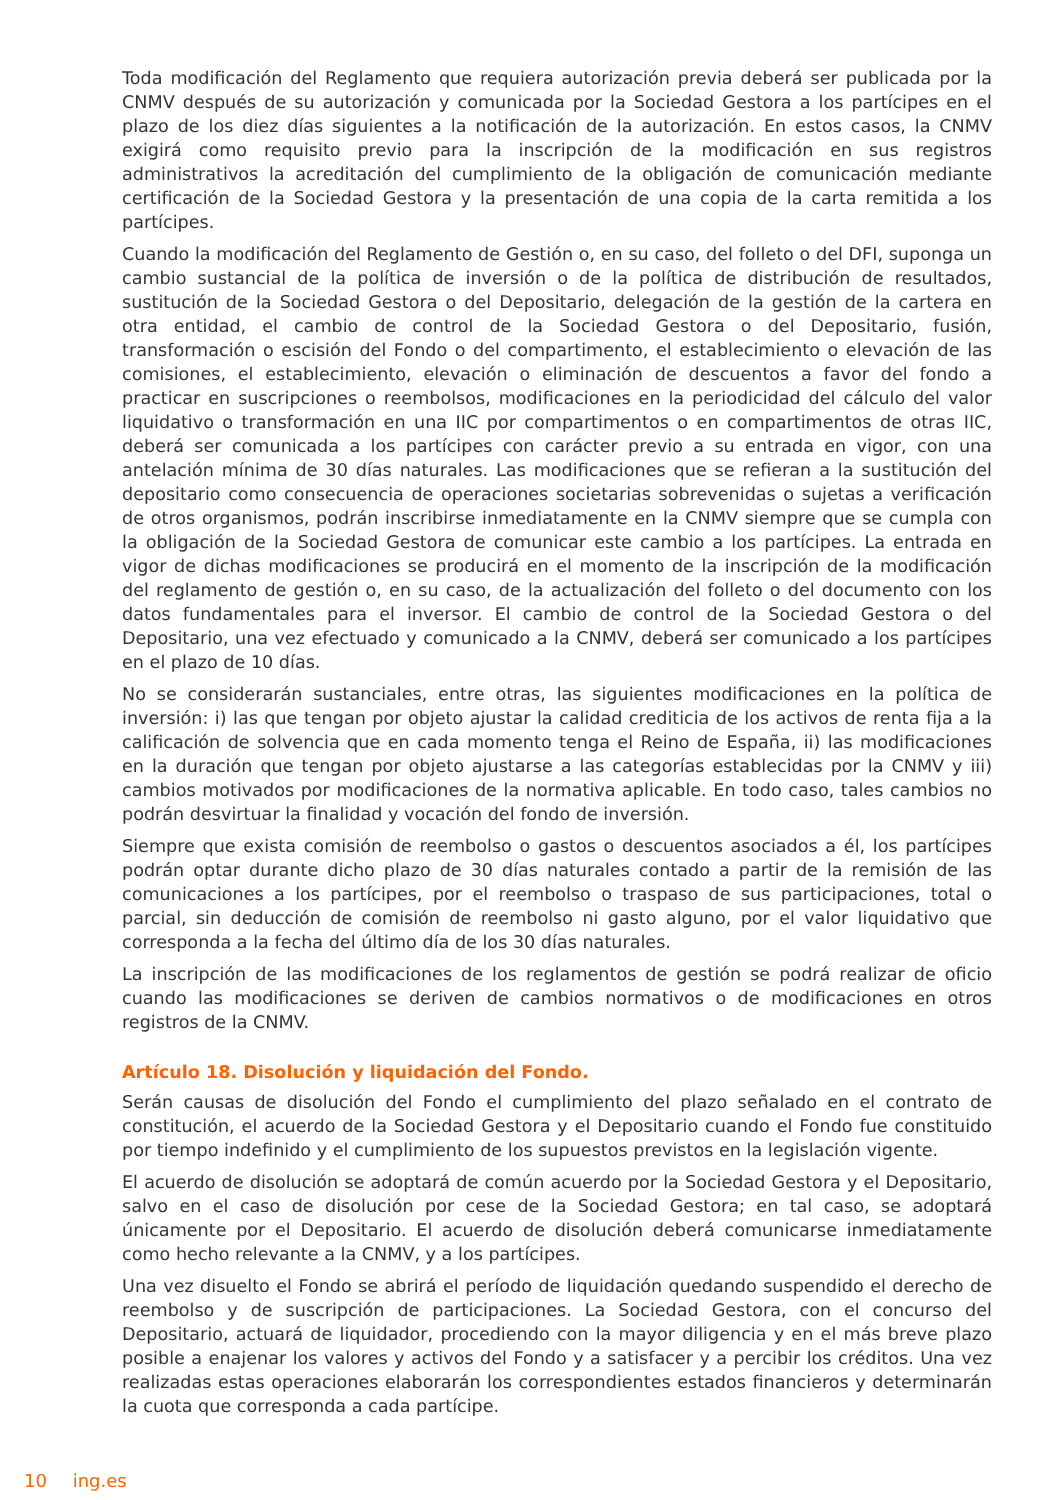Toda modificación del Reglamento que requiera autorización previa deberá ser publicada por la CNMV después de su autorización y comunicada por la Sociedad Gestora a los partícipes en el plazo de los diez días siguientes a la notificación de la autorización. En estos casos, la CNMV exigirá como requisito previo para la inscripción de la modificación en sus registros administrativos la acreditación del cumplimiento de la obligación de comunicación mediante certificación de la Sociedad Gestora y la presentación de una copia de la carta remitida a los partícipes.
Cuando la modificación del Reglamento de Gestión o, en su caso, del folleto o del DFI, suponga un cambio sustancial de la política de inversión o de la política de distribución de resultados, sustitución de la Sociedad Gestora o del Depositario, delegación de la gestión de la cartera en otra entidad, el cambio de control de la Sociedad Gestora o del Depositario, fusión, transformación o escisión del Fondo o del compartimento, el establecimiento o elevación de las comisiones, el establecimiento, elevación o eliminación de descuentos a favor del fondo a practicar en suscripciones o reembolsos, modificaciones en la periodicidad del cálculo del valor liquidativo o transformación en una IIC por compartimentos o en compartimentos de otras IIC, deberá ser comunicada a los partícipes con carácter previo a su entrada en vigor, con una antelación mínima de 30 días naturales. Las modificaciones que se refieran a la sustitución del depositario como consecuencia de operaciones societarias sobrevenidas o sujetas a verificación de otros organismos, podrán inscribirse inmediatamente en la CNMV siempre que se cumpla con la obligación de la Sociedad Gestora de comunicar este cambio a los partícipes. La entrada en vigor de dichas modificaciones se producirá en el momento de la inscripción de la modificación del reglamento de gestión o, en su caso, de la actualización del folleto o del documento con los datos fundamentales para el inversor. El cambio de control de la Sociedad Gestora o del Depositario, una vez efectuado y comunicado a la CNMV, deberá ser comunicado a los partícipes en el plazo de 10 días.
No se considerarán sustanciales, entre otras, las siguientes modificaciones en la política de inversión: i) las que tengan por objeto ajustar la calidad crediticia de los activos de renta fija a la calificación de solvencia que en cada momento tenga el Reino de España, ii) las modificaciones en la duración que tengan por objeto ajustarse a las categorías establecidas por la CNMV y iii) cambios motivados por modificaciones de la normativa aplicable. En todo caso, tales cambios no podrán desvirtuar la finalidad y vocación del fondo de inversión.
Siempre que exista comisión de reembolso o gastos o descuentos asociados a él, los partícipes podrán optar durante dicho plazo de 30 días naturales contado a partir de la remisión de las comunicaciones a los partícipes, por el reembolso o traspaso de sus participaciones, total o parcial, sin deducción de comisión de reembolso ni gasto alguno, por el valor liquidativo que corresponda a la fecha del último día de los 30 días naturales.
La inscripción de las modificaciones de los reglamentos de gestión se podrá realizar de oficio cuando las modificaciones se deriven de cambios normativos o de modificaciones en otros registros de la CNMV.
Artículo 18. Disolución y liquidación del Fondo.
Serán causas de disolución del Fondo el cumplimiento del plazo señalado en el contrato de constitución, el acuerdo de la Sociedad Gestora y el Depositario cuando el Fondo fue constituido por tiempo indefinido y el cumplimiento de los supuestos previstos en la legislación vigente.
El acuerdo de disolución se adoptará de común acuerdo por la Sociedad Gestora y el Depositario, salvo en el caso de disolución por cese de la Sociedad Gestora; en tal caso, se adoptará únicamente por el Depositario. El acuerdo de disolución deberá comunicarse inmediatamente como hecho relevante a la CNMV, y a los partícipes.
Una vez disuelto el Fondo se abrirá el período de liquidación quedando suspendido el derecho de reembolso y de suscripción de participaciones. La Sociedad Gestora, con el concurso del Depositario, actuará de liquidador, procediendo con la mayor diligencia y en el más breve plazo posible a enajenar los valores y activos del Fondo y a satisfacer y a percibir los créditos. Una vez realizadas estas operaciones elaborarán los correspondientes estados financieros y determinarán la cuota que corresponda a cada partícipe.
10 ing.es